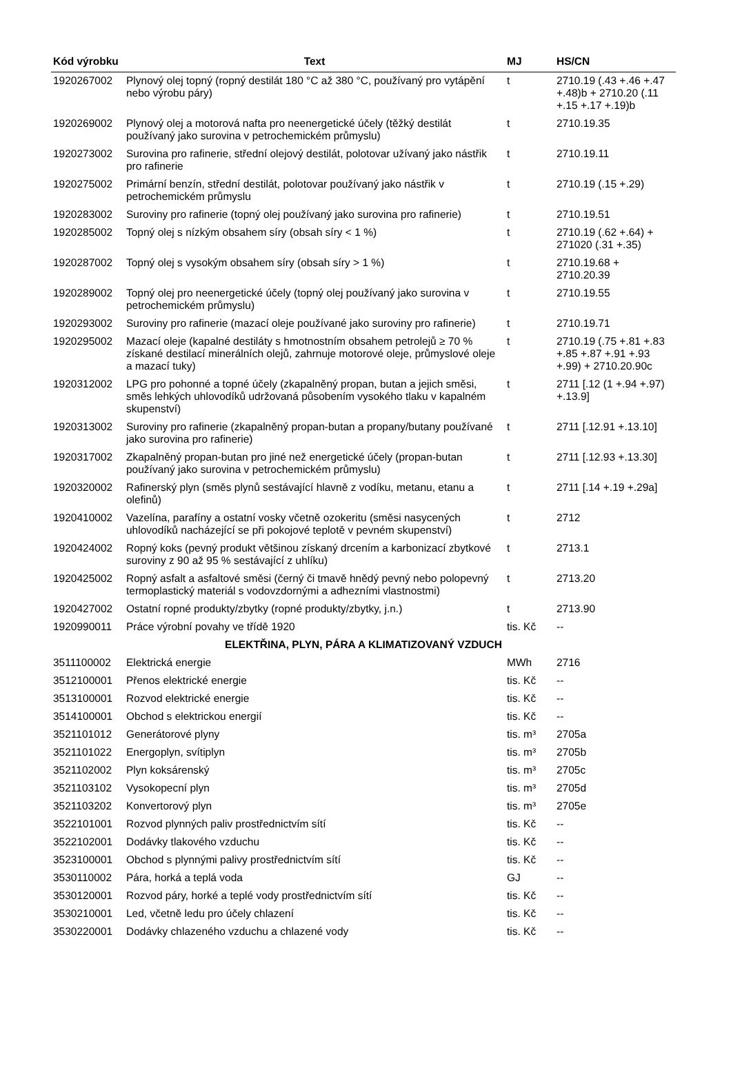| Kód výrobku | Text | MJ | HS/CN |
| --- | --- | --- | --- |
| 1920267002 | Plynový olej topný (ropný destilát 180 °C až 380 °C, používaný pro vytápění nebo výrobu páry) | t | 2710.19 (.43 +.46 +.47 +.48)b + 2710.20 (.11 +.15 +.17 +.19)b |
| 1920269002 | Plynový olej a motorová nafta pro neenergetické účely (těžký destilát používaný jako surovina v petrochemickém průmyslu) | t | 2710.19.35 |
| 1920273002 | Surovina pro rafinerie, střední olejový destilát, polotovar užívaný jako nástřik pro rafinerie | t | 2710.19.11 |
| 1920275002 | Primární benzín, střední destilát, polotovar používaný jako nástřik v petrochemickém průmyslu | t | 2710.19 (.15 +.29) |
| 1920283002 | Suroviny pro rafinerie (topný olej používaný jako surovina pro rafinerie) | t | 2710.19.51 |
| 1920285002 | Topný olej s nízkým obsahem síry (obsah síry < 1 %) | t | 2710.19 (.62 +.64) + 271020 (.31 +.35) |
| 1920287002 | Topný olej s vysokým obsahem síry (obsah síry > 1 %) | t | 2710.19.68 + 2710.20.39 |
| 1920289002 | Topný olej pro neenergetické účely (topný olej používaný jako surovina v petrochemickém průmyslu) | t | 2710.19.55 |
| 1920293002 | Suroviny pro rafinerie (mazací oleje používané jako suroviny pro rafinerie) | t | 2710.19.71 |
| 1920295002 | Mazací oleje (kapalné destiláty s hmotnostním obsahem petrolejů ≥ 70 % získané destilací minerálních olejů, zahrnuje motorové oleje, průmyslové oleje a mazací tuky) | t | 2710.19 (.75 +.81 +.83 +.85 +.87 +.91 +.93 +.99) + 2710.20.90c |
| 1920312002 | LPG pro pohonné a topné účely (zkapalněný propan, butan a jejich směsi, směs lehkých uhlovodíků udržovaná působením vysokého tlaku v kapalném skupenství) | t | 2711 [.12 (1 +.94 +.97) +.13.9] |
| 1920313002 | Suroviny pro rafinerie (zkapalněný propan-butan a propany/butany používané jako surovina pro rafinerie) | t | 2711 [.12.91 +.13.10] |
| 1920317002 | Zkapalněný propan-butan pro jiné než energetické účely (propan-butan používaný jako surovina v petrochemickém průmyslu) | t | 2711 [.12.93 +.13.30] |
| 1920320002 | Rafinerský plyn (směs plynů sestávající hlavně z vodíku, metanu, etanu a olefinů) | t | 2711 [.14 +.19 +.29a] |
| 1920410002 | Vazelína, parafíny a ostatní vosky včetně ozokeritu (směsi nasycených uhlovodíků nacházející se při pokojové teplotě v pevném skupenství) | t | 2712 |
| 1920424002 | Ropný koks (pevný produkt většinou získaný drcením a karbonizací zbytkové suroviny z 90 až 95 % sestávající z uhlíku) | t | 2713.1 |
| 1920425002 | Ropný asfalt a asfaltové směsi (černý či tmavě hnědý pevný nebo polopevný termoplastický materiál s vodovzdornými a adhezními vlastnostmi) | t | 2713.20 |
| 1920427002 | Ostatní ropné produkty/zbytky (ropné produkty/zbytky, j.n.) | t | 2713.90 |
| 1920990011 | Práce výrobní povahy ve třídě 1920 | tis. Kč | -- |
| ELEKTŘINA, PLYN, PÁRA A KLIMATIZOVANÝ VZDUCH | | | |
| 3511100002 | Elektrická energie | MWh | 2716 |
| 3512100001 | Přenos elektrické energie | tis. Kč | -- |
| 3513100001 | Rozvod elektrické energie | tis. Kč | -- |
| 3514100001 | Obchod s elektrickou energií | tis. Kč | -- |
| 3521101012 | Generátorové plyny | tis. m³ | 2705a |
| 3521101022 | Energoplyn, svítiplyn | tis. m³ | 2705b |
| 3521102002 | Plyn koksárenský | tis. m³ | 2705c |
| 3521103102 | Vysokopecní plyn | tis. m³ | 2705d |
| 3521103202 | Konvertorový plyn | tis. m³ | 2705e |
| 3522101001 | Rozvod plynných paliv prostřednictvím sítí | tis. Kč | -- |
| 3522102001 | Dodávky tlakového vzduchu | tis. Kč | -- |
| 3523100001 | Obchod s plynnými palivy prostřednictvím sítí | tis. Kč | -- |
| 3530110002 | Pára, horká a teplá voda | GJ | -- |
| 3530120001 | Rozvod páry, horké a teplé vody prostřednictvím sítí | tis. Kč | -- |
| 3530210001 | Led, včetně ledu pro účely chlazení | tis. Kč | -- |
| 3530220001 | Dodávky chlazeného vzduchu a chlazené vody | tis. Kč | -- |